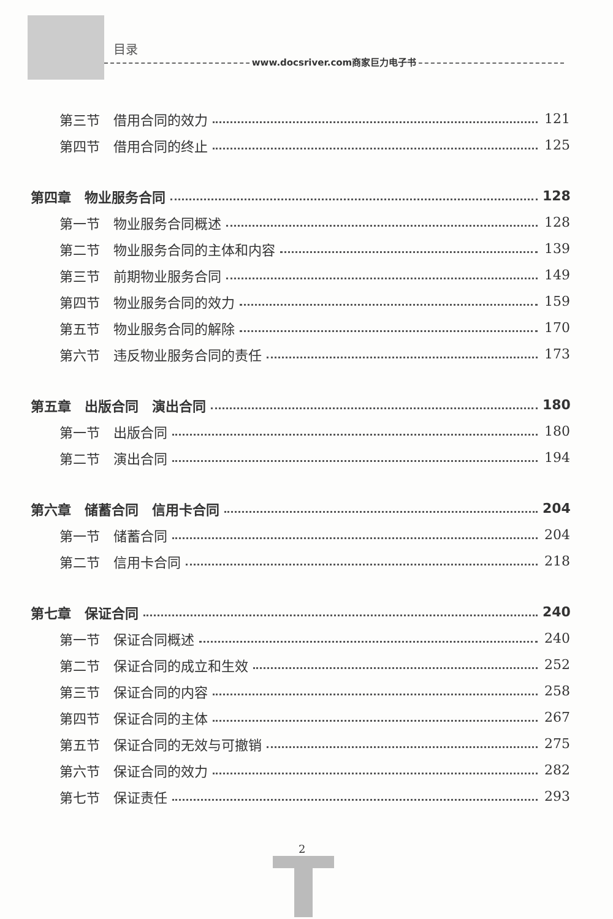目录
www.docsriver.com商家巨力电子书
第三节　借用合同的效力 121
第四节　借用合同的终止 125
第四章　物业服务合同 128
第一节　物业服务合同概述 128
第二节　物业服务合同的主体和内容 139
第三节　前期物业服务合同 149
第四节　物业服务合同的效力 159
第五节　物业服务合同的解除 170
第六节　违反物业服务合同的责任 173
第五章　出版合同　演出合同 180
第一节　出版合同 180
第二节　演出合同 194
第六章　储蓄合同　信用卡合同 204
第一节　储蓄合同 204
第二节　信用卡合同 218
第七章　保证合同 240
第一节　保证合同概述 240
第二节　保证合同的成立和生效 252
第三节　保证合同的内容 258
第四节　保证合同的主体 267
第五节　保证合同的无效与可撤销 275
第六节　保证合同的效力 282
第七节　保证责任 293
2